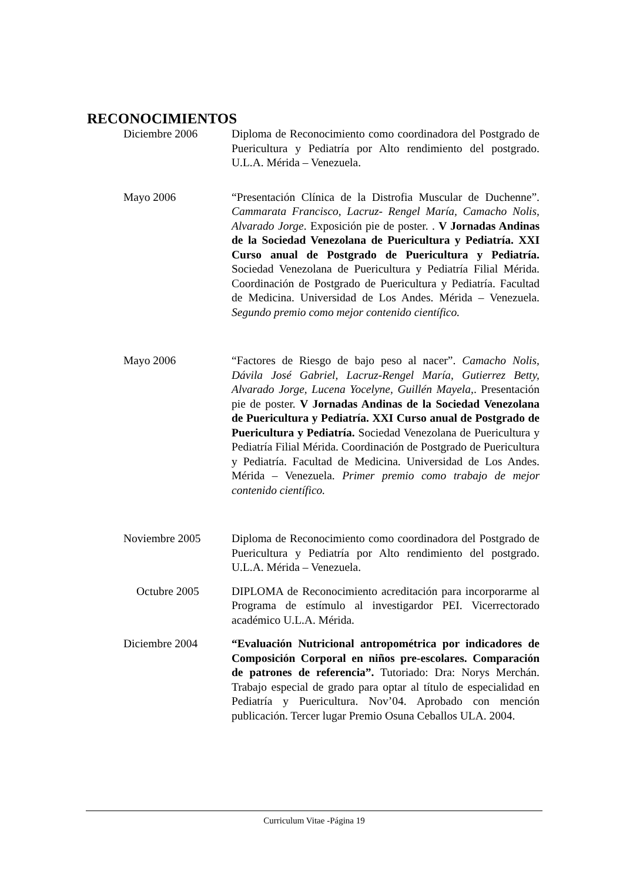RECONOCIMIENTOS
Diciembre 2006 Diploma de Reconocimiento como coordinadora del Postgrado de Puericultura y Pediatría por Alto rendimiento del postgrado. U.L.A. Mérida – Venezuela.
Mayo 2006 “Presentación Clínica de la Distrofia Muscular de Duchenne”. Cammarata Francisco, Lacruz- Rengel María, Camacho Nolis, Alvarado Jorge. Exposición pie de poster. . V Jornadas Andinas de la Sociedad Venezolana de Puericultura y Pediatría. XXI Curso anual de Postgrado de Puericultura y Pediatría. Sociedad Venezolana de Puericultura y Pediatría Filial Mérida. Coordinación de Postgrado de Puericultura y Pediatría. Facultad de Medicina. Universidad de Los Andes. Mérida – Venezuela. Segundo premio como mejor contenido científico.
Mayo 2006 “Factores de Riesgo de bajo peso al nacer”. Camacho Nolis, Dávila José Gabriel, Lacruz-Rengel María, Gutierrez Betty, Alvarado Jorge, Lucena Yocelyne, Guillén Mayela,. Presentación pie de poster. V Jornadas Andinas de la Sociedad Venezolana de Puericultura y Pediatría. XXI Curso anual de Postgrado de Puericultura y Pediatría. Sociedad Venezolana de Puericultura y Pediatría Filial Mérida. Coordinación de Postgrado de Puericultura y Pediatría. Facultad de Medicina. Universidad de Los Andes. Mérida – Venezuela. Primer premio como trabajo de mejor contenido científico.
Noviembre 2005 Diploma de Reconocimiento como coordinadora del Postgrado de Puericultura y Pediatría por Alto rendimiento del postgrado. U.L.A. Mérida – Venezuela.
Octubre 2005 DIPLOMA de Reconocimiento acreditación para incorporarme al Programa de estímulo al investigardor PEI. Vicerrectorado académico U.L.A. Mérida.
Diciembre 2004 “Evaluación Nutricional antropométrica por indicadores de Composición Corporal en niños pre-escolares. Comparación de patrones de referencia”. Tutoriado: Dra: Norys Merchán. Trabajo especial de grado para optar al título de especialidad en Pediatría y Puericultura. Nov’04. Aprobado con mención publicación. Tercer lugar Premio Osuna Ceballos ULA. 2004.
Curriculum Vitae -Página 19